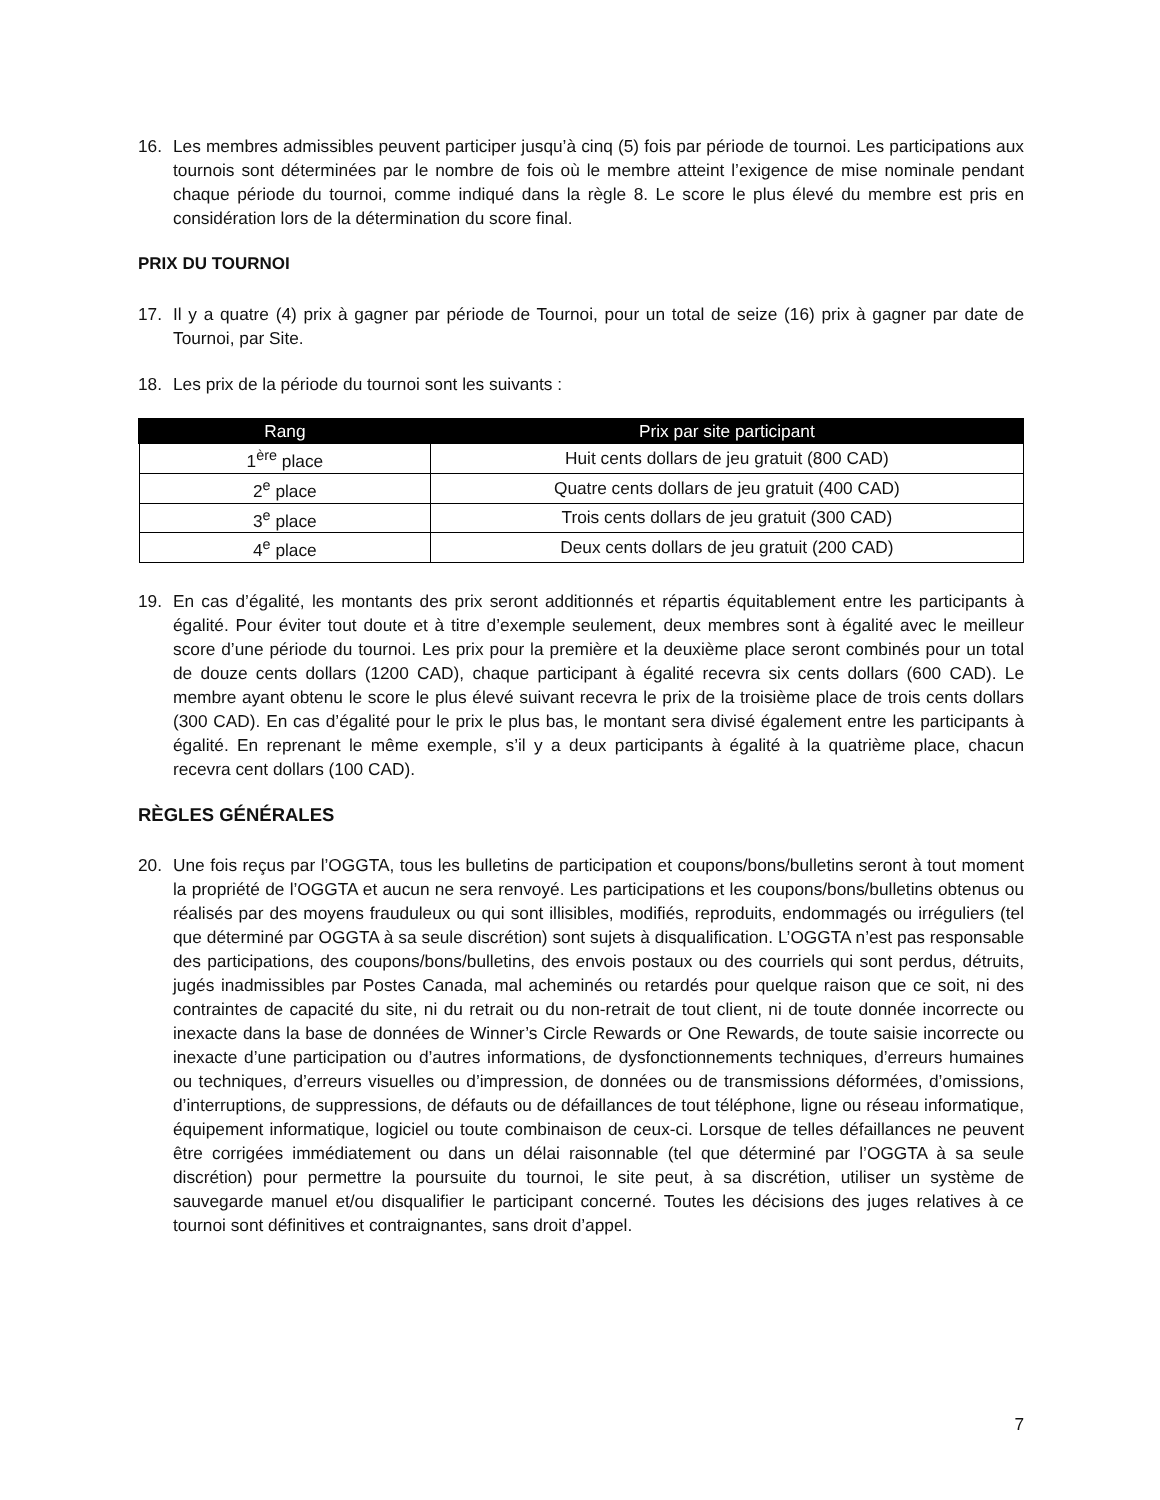16. Les membres admissibles peuvent participer jusqu’à cinq (5) fois par période de tournoi. Les participations aux tournois sont déterminées par le nombre de fois où le membre atteint l’exigence de mise nominale pendant chaque période du tournoi, comme indiqué dans la règle 8. Le score le plus élevé du membre est pris en considération lors de la détermination du score final.
PRIX DU TOURNOI
17. Il y a quatre (4) prix à gagner par période de Tournoi, pour un total de seize (16) prix à gagner par date de Tournoi, par Site.
18. Les prix de la période du tournoi sont les suivants :
| Rang | Prix par site participant |
| --- | --- |
| 1<sup>ère</sup> place | Huit cents dollars de jeu gratuit (800 CAD) |
| 2<sup>e</sup> place | Quatre cents dollars de jeu gratuit (400 CAD) |
| 3<sup>e</sup> place | Trois cents dollars de jeu gratuit (300 CAD) |
| 4<sup>e</sup> place | Deux cents dollars de jeu gratuit (200 CAD) |
19. En cas d’égalité, les montants des prix seront additionnés et répartis équitablement entre les participants à égalité. Pour éviter tout doute et à titre d’exemple seulement, deux membres sont à égalité avec le meilleur score d’une période du tournoi. Les prix pour la première et la deuxième place seront combinés pour un total de douze cents dollars (1200 CAD), chaque participant à égalité recevra six cents dollars (600 CAD). Le membre ayant obtenu le score le plus élevé suivant recevra le prix de la troisième place de trois cents dollars (300 CAD). En cas d’égalité pour le prix le plus bas, le montant sera divisé également entre les participants à égalité. En reprenant le même exemple, s’il y a deux participants à égalité à la quatrième place, chacun recevra cent dollars (100 CAD).
RÈGLES GÉNÉRALES
20. Une fois reçus par l’OGGTA, tous les bulletins de participation et coupons/bons/bulletins seront à tout moment la propriété de l’OGGTA et aucun ne sera renvoyé. Les participations et les coupons/bons/bulletins obtenus ou réalisés par des moyens frauduleux ou qui sont illisibles, modifiés, reproduits, endommagés ou irréguliers (tel que déterminé par OGGTA à sa seule discrétion) sont sujets à disqualification. L’OGGTA n’est pas responsable des participations, des coupons/bons/bulletins, des envois postaux ou des courriels qui sont perdus, détruits, jugés inadmissibles par Postes Canada, mal acheminés ou retardés pour quelque raison que ce soit, ni des contraintes de capacité du site, ni du retrait ou du non-retrait de tout client, ni de toute donnée incorrecte ou inexacte dans la base de données de Winner’s Circle Rewards or One Rewards, de toute saisie incorrecte ou inexacte d’une participation ou d’autres informations, de dysfonctionnements techniques, d’erreurs humaines ou techniques, d’erreurs visuelles ou d’impression, de données ou de transmissions déformées, d’omissions, d’interruptions, de suppressions, de défauts ou de défaillances de tout téléphone, ligne ou réseau informatique, équipement informatique, logiciel ou toute combinaison de ceux-ci. Lorsque de telles défaillances ne peuvent être corrigées immédiatement ou dans un délai raisonnable (tel que déterminé par l’OGGTA à sa seule discrétion) pour permettre la poursuite du tournoi, le site peut, à sa discrétion, utiliser un système de sauvegarde manuel et/ou disqualifier le participant concerné. Toutes les décisions des juges relatives à ce tournoi sont définitives et contraignantes, sans droit d’appel.
7